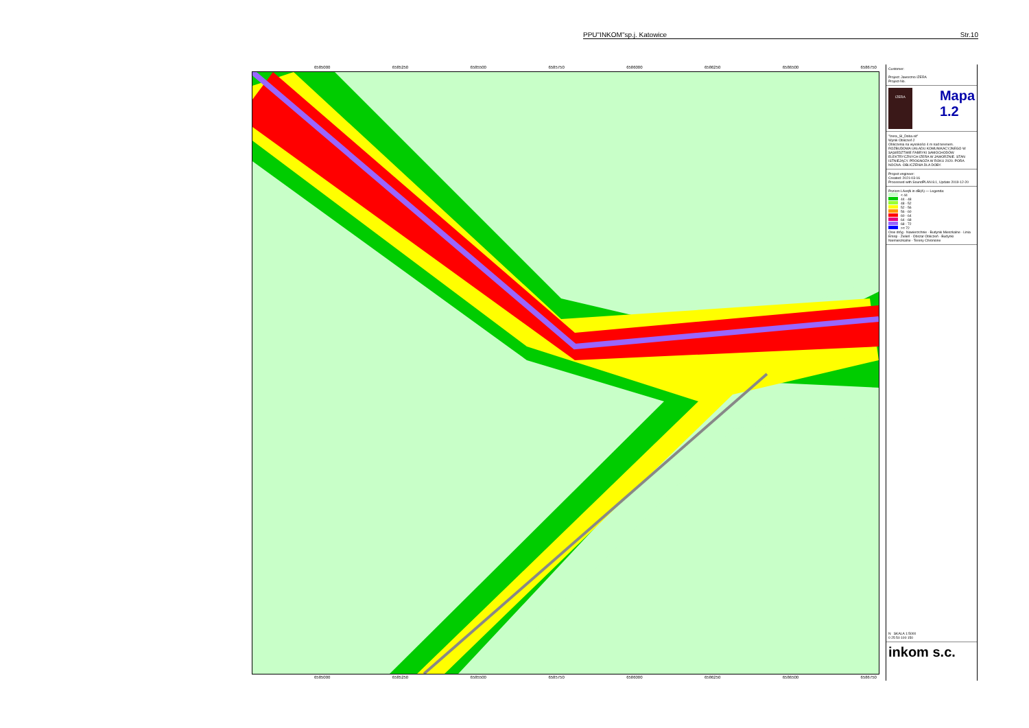PPU"INKOM"sp.j. Katowice Str.10
6585000 6585250 6585500 6585750 6586000 6586250 6586500 6586750
6585000 6585250 6585500 6585750 6586000 6586250 6586500 6586750
Customer:
Project: Jaworzno IZERA
Project-No.
IZERA Mapa
1.2
"Izera_SI_Doba.sit"
Wynik Obliczeń 2
Obliczenia na wysokości 4 m nad terenem. ROZBUDOWA UKŁADU KOMUNIKACYJNEGO W SĄSIEDZTWIE FABRYKI SAMOCHODÓW ELEKTRYCZNYCH IZERA W JAWORZNIE. STAN ISTNIEJĄCY. PROGNOZA W ROKU 2020. PORA NOCNA. OBLICZENIA DLA DOBY.
Project engineer:
Created: 2021-03-16
Processed with SoundPLAN 8.1, Update 2019-12-20
Poziom LAeqN in dB(A) — Legenda:
< 44
44 - 48
48 - 52
52 - 56
56 - 60
60 - 64
64 - 68
68 - 72
>= 72
Osie dróg · Nawierzchnie · Budynki Mieszkalne · Linia Emisji · Zieleń · Obszar Obliczeń · Budynki Niemieszkalne · Tereny Chronione
N SKALA 1:5000
0 25 50 100 150
inkom s.c.